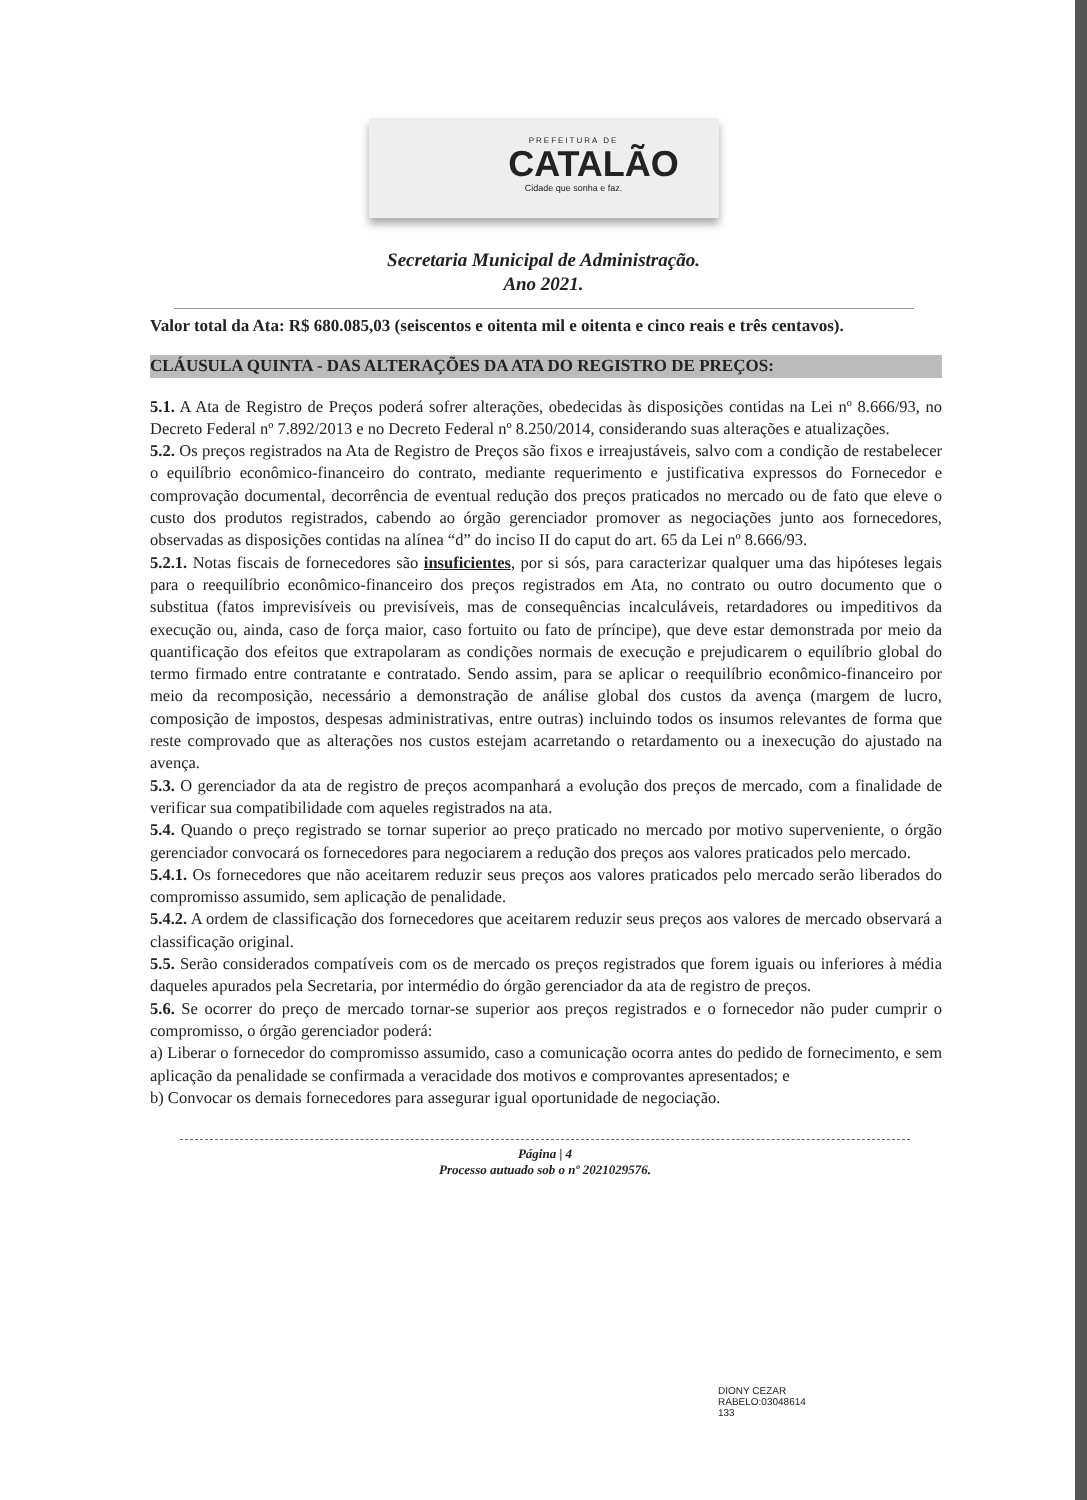PREFEITURA DE
CATALÃO
Cidade que sonha e faz.
Secretaria Municipal de Administração.
Ano 2021.
Valor total da Ata: R$ 680.085,03 (seiscentos e oitenta mil e oitenta e cinco reais e três centavos).
CLÁUSULA QUINTA - DAS ALTERAÇÕES DA ATA DO REGISTRO DE PREÇOS:
5.1. A Ata de Registro de Preços poderá sofrer alterações, obedecidas às disposições contidas na Lei nº 8.666/93, no Decreto Federal nº 7.892/2013 e no Decreto Federal nº 8.250/2014, considerando suas alterações e atualizações.
5.2. Os preços registrados na Ata de Registro de Preços são fixos e irreajustáveis, salvo com a condição de restabelecer o equilíbrio econômico-financeiro do contrato, mediante requerimento e justificativa expressos do Fornecedor e comprovação documental, decorrência de eventual redução dos preços praticados no mercado ou de fato que eleve o custo dos produtos registrados, cabendo ao órgão gerenciador promover as negociações junto aos fornecedores, observadas as disposições contidas na alínea “d” do inciso II do caput do art. 65 da Lei nº 8.666/93.
5.2.1. Notas fiscais de fornecedores são insuficientes, por si sós, para caracterizar qualquer uma das hipóteses legais para o reequilíbrio econômico-financeiro dos preços registrados em Ata, no contrato ou outro documento que o substitua (fatos imprevisíveis ou previsíveis, mas de consequências incalculáveis, retardadores ou impeditivos da execução ou, ainda, caso de força maior, caso fortuito ou fato de príncipe), que deve estar demonstrada por meio da quantificação dos efeitos que extrapolaram as condições normais de execução e prejudicarem o equilíbrio global do termo firmado entre contratante e contratado. Sendo assim, para se aplicar o reequilíbrio econômico-financeiro por meio da recomposição, necessário a demonstração de análise global dos custos da avença (margem de lucro, composição de impostos, despesas administrativas, entre outras) incluindo todos os insumos relevantes de forma que reste comprovado que as alterações nos custos estejam acarretando o retardamento ou a inexecução do ajustado na avença.
5.3. O gerenciador da ata de registro de preços acompanhará a evolução dos preços de mercado, com a finalidade de verificar sua compatibilidade com aqueles registrados na ata.
5.4. Quando o preço registrado se tornar superior ao preço praticado no mercado por motivo superveniente, o órgão gerenciador convocará os fornecedores para negociarem a redução dos preços aos valores praticados pelo mercado.
5.4.1. Os fornecedores que não aceitarem reduzir seus preços aos valores praticados pelo mercado serão liberados do compromisso assumido, sem aplicação de penalidade.
5.4.2. A ordem de classificação dos fornecedores que aceitarem reduzir seus preços aos valores de mercado observará a classificação original.
5.5. Serão considerados compatíveis com os de mercado os preços registrados que forem iguais ou inferiores à média daqueles apurados pela Secretaria, por intermédio do órgão gerenciador da ata de registro de preços.
5.6. Se ocorrer do preço de mercado tornar-se superior aos preços registrados e o fornecedor não puder cumprir o compromisso, o órgão gerenciador poderá:
a) Liberar o fornecedor do compromisso assumido, caso a comunicação ocorra antes do pedido de fornecimento, e sem aplicação da penalidade se confirmada a veracidade dos motivos e comprovantes apresentados; e
b) Convocar os demais fornecedores para assegurar igual oportunidade de negociação.
Página | 4
Processo autuado sob o nº 2021029576.
DIONY CEZAR
RABELO:03048614
133